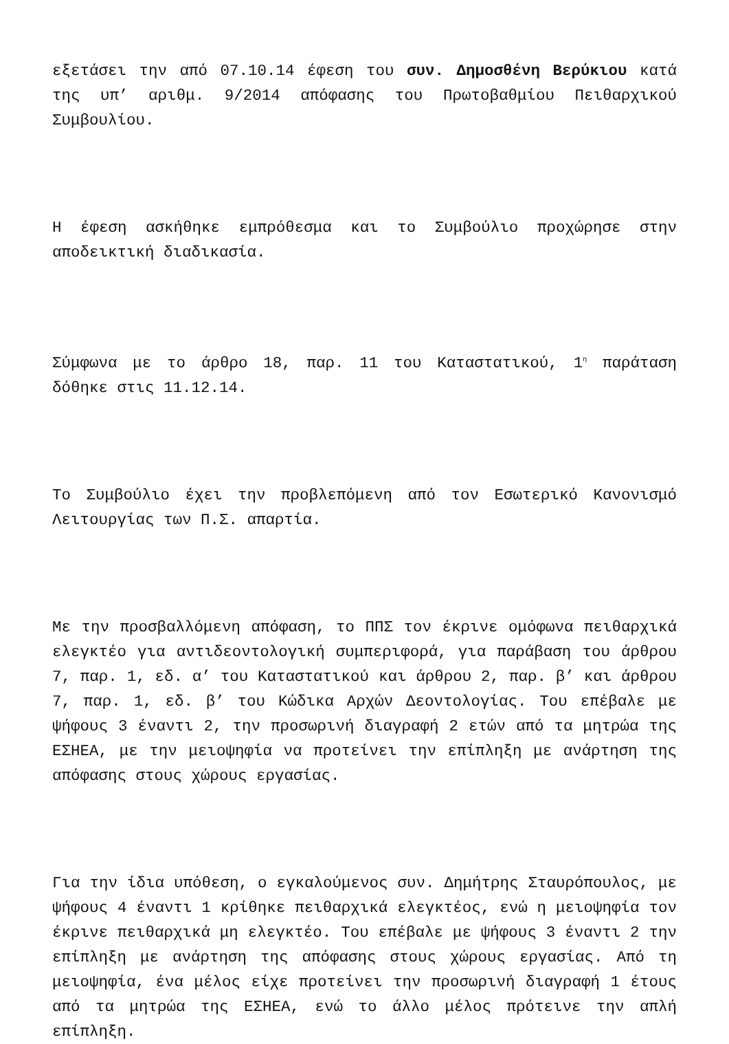εξετάσει την από 07.10.14 έφεση του συν. Δημοσθένη Βερύκιου κατά της υπ’ αριθμ. 9/2014 απόφασης του Πρωτοβαθμίου Πειθαρχικού Συμβουλίου.
Η έφεση ασκήθηκε εμπρόθεσμα και το Συμβούλιο προχώρησε στην αποδεικτική διαδικασία.
Σύμφωνα με το άρθρο 18, παρ. 11 του Καταστατικού, 1<sup>η</sup> παράταση δόθηκε στις 11.12.14.
Το Συμβούλιο έχει την προβλεπόμενη από τον Εσωτερικό Κανονισμό Λειτουργίας των Π.Σ. απαρτία.
Με την προσβαλλόμενη απόφαση, το ΠΠΣ τον έκρινε ομόφωνα πειθαρχικά ελεγκτέο για αντιδεοντολογική συμπεριφορά, για παράβαση του άρθρου 7, παρ. 1, εδ. α’ του Καταστατικού και άρθρου 2, παρ. β’ και άρθρου 7, παρ. 1, εδ. β’ του Κώδικα Αρχών Δεοντολογίας. Του επέβαλε με ψήφους 3 έναντι 2, την προσωρινή διαγραφή 2 ετών από τα μητρώα της ΕΣΗΕΑ, με την μειοψηφία να προτείνει την επίπληξη με ανάρτηση της απόφασης στους χώρους εργασίας.
Για την ίδια υπόθεση, ο εγκαλούμενος συν. Δημήτρης Σταυρόπουλος, με ψήφους 4 έναντι 1 κρίθηκε πειθαρχικά ελεγκτέος, ενώ η μειοψηφία τον έκρινε πειθαρχικά μη ελεγκτέο. Του επέβαλε με ψήφους 3 έναντι 2 την επίπληξη με ανάρτηση της απόφασης στους χώρους εργασίας. Από τη μειοψηφία, ένα μέλος είχε προτείνει την προσωρινή διαγραφή 1 έτους από τα μητρώα της ΕΣΗΕΑ, ενώ το άλλο μέλος πρότεινε την απλή επίπληξη.